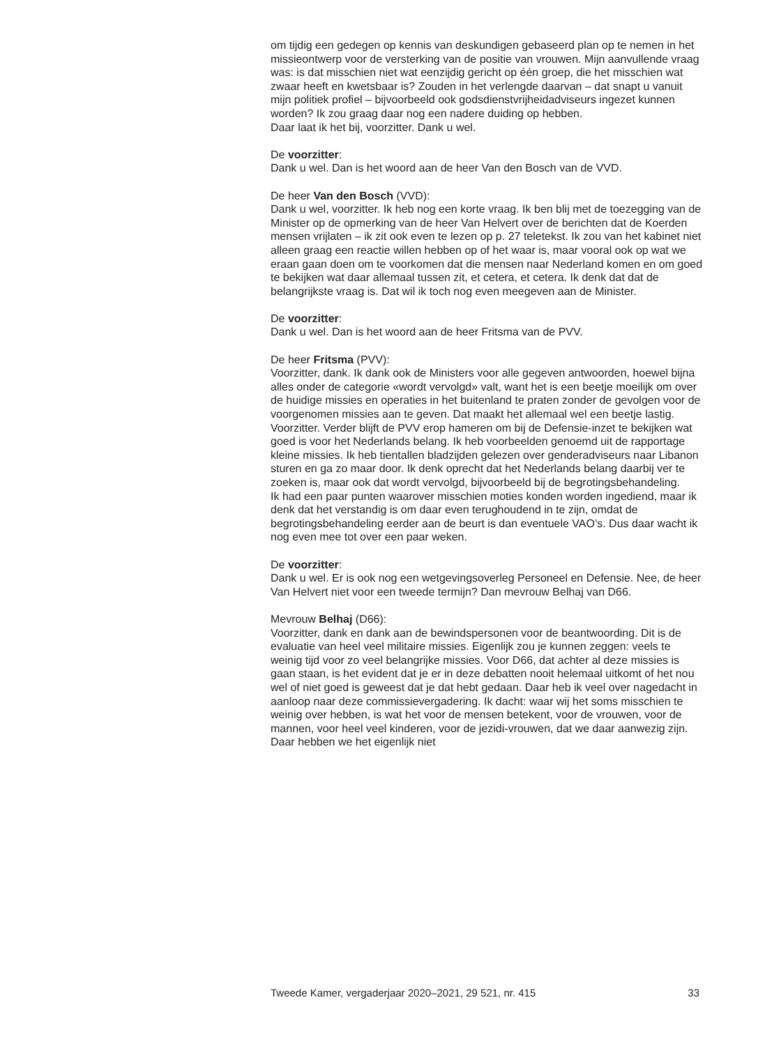om tijdig een gedegen op kennis van deskundigen gebaseerd plan op te nemen in het missieontwerp voor de versterking van de positie van vrouwen. Mijn aanvullende vraag was: is dat misschien niet wat eenzijdig gericht op één groep, die het misschien wat zwaar heeft en kwetsbaar is? Zouden in het verlengde daarvan – dat snapt u vanuit mijn politiek profiel – bijvoorbeeld ook godsdienstvrijheidadviseurs ingezet kunnen worden? Ik zou graag daar nog een nadere duiding op hebben.
Daar laat ik het bij, voorzitter. Dank u wel.
De voorzitter:
Dank u wel. Dan is het woord aan de heer Van den Bosch van de VVD.
De heer Van den Bosch (VVD):
Dank u wel, voorzitter. Ik heb nog een korte vraag. Ik ben blij met de toezegging van de Minister op de opmerking van de heer Van Helvert over de berichten dat de Koerden mensen vrijlaten – ik zit ook even te lezen op p. 27 teletekst. Ik zou van het kabinet niet alleen graag een reactie willen hebben op of het waar is, maar vooral ook op wat we eraan gaan doen om te voorkomen dat die mensen naar Nederland komen en om goed te bekijken wat daar allemaal tussen zit, et cetera, et cetera. Ik denk dat dat de belangrijkste vraag is. Dat wil ik toch nog even meegeven aan de Minister.
De voorzitter:
Dank u wel. Dan is het woord aan de heer Fritsma van de PVV.
De heer Fritsma (PVV):
Voorzitter, dank. Ik dank ook de Ministers voor alle gegeven antwoorden, hoewel bijna alles onder de categorie «wordt vervolgd» valt, want het is een beetje moeilijk om over de huidige missies en operaties in het buitenland te praten zonder de gevolgen voor de voorgenomen missies aan te geven. Dat maakt het allemaal wel een beetje lastig.
Voorzitter. Verder blijft de PVV erop hameren om bij de Defensie-inzet te bekijken wat goed is voor het Nederlands belang. Ik heb voorbeelden genoemd uit de rapportage kleine missies. Ik heb tientallen bladzijden gelezen over genderadviseurs naar Libanon sturen en ga zo maar door. Ik denk oprecht dat het Nederlands belang daarbij ver te zoeken is, maar ook dat wordt vervolgd, bijvoorbeeld bij de begrotingsbehandeling.
Ik had een paar punten waarover misschien moties konden worden ingediend, maar ik denk dat het verstandig is om daar even terughoudend in te zijn, omdat de begrotingsbehandeling eerder aan de beurt is dan eventuele VAO’s. Dus daar wacht ik nog even mee tot over een paar weken.
De voorzitter:
Dank u wel. Er is ook nog een wetgevingsoverleg Personeel en Defensie. Nee, de heer Van Helvert niet voor een tweede termijn? Dan mevrouw Belhaj van D66.
Mevrouw Belhaj (D66):
Voorzitter, dank en dank aan de bewindspersonen voor de beantwoording. Dit is de evaluatie van heel veel militaire missies. Eigenlijk zou je kunnen zeggen: veels te weinig tijd voor zo veel belangrijke missies. Voor D66, dat achter al deze missies is gaan staan, is het evident dat je er in deze debatten nooit helemaal uitkomt of het nou wel of niet goed is geweest dat je dat hebt gedaan. Daar heb ik veel over nagedacht in aanloop naar deze commissievergadering. Ik dacht: waar wij het soms misschien te weinig over hebben, is wat het voor de mensen betekent, voor de vrouwen, voor de mannen, voor heel veel kinderen, voor de jezidi-vrouwen, dat we daar aanwezig zijn. Daar hebben we het eigenlijk niet
Tweede Kamer, vergaderjaar 2020–2021, 29 521, nr. 415 33